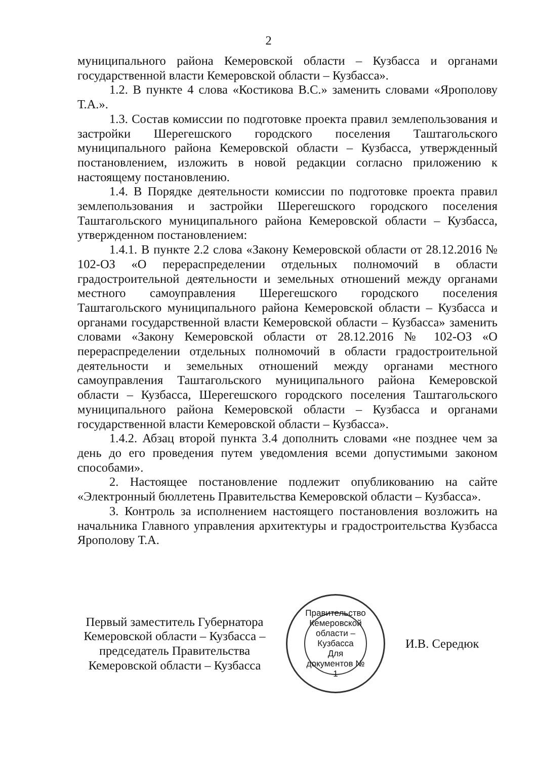2
муниципального района Кемеровской области – Кузбасса и органами государственной власти Кемеровской области – Кузбасса».
1.2. В пункте 4 слова «Костикова В.С.» заменить словами «Ярополову Т.А.».
1.3. Состав комиссии по подготовке проекта правил землепользования и застройки Шерегешского городского поселения Таштагольского муниципального района Кемеровской области – Кузбасса, утвержденный постановлением, изложить в новой редакции согласно приложению к настоящему постановлению.
1.4. В Порядке деятельности комиссии по подготовке проекта правил землепользования и застройки Шерегешского городского поселения Таштагольского муниципального района Кемеровской области – Кузбасса, утвержденном постановлением:
1.4.1. В пункте 2.2 слова «Закону Кемеровской области от 28.12.2016 № 102-ОЗ «О перераспределении отдельных полномочий в области градостроительной деятельности и земельных отношений между органами местного самоуправления Шерегешского городского поселения Таштагольского муниципального района Кемеровской области – Кузбасса и органами государственной власти Кемеровской области – Кузбасса» заменить словами «Закону Кемеровской области от 28.12.2016 № 102-ОЗ «О перераспределении отдельных полномочий в области градостроительной деятельности и земельных отношений между органами местного самоуправления Таштагольского муниципального района Кемеровской области – Кузбасса, Шерегешского городского поселения Таштагольского муниципального района Кемеровской области – Кузбасса и органами государственной власти Кемеровской области – Кузбасса».
1.4.2. Абзац второй пункта 3.4 дополнить словами «не позднее чем за день до его проведения путем уведомления всеми допустимыми законом способами».
2. Настоящее постановление подлежит опубликованию на сайте «Электронный бюллетень Правительства Кемеровской области – Кузбасса».
3. Контроль за исполнением настоящего постановления возложить на начальника Главного управления архитектуры и градостроительства Кузбасса Ярополову Т.А.
Первый заместитель Губернатора Кемеровской области – Кузбасса – председатель Правительства Кемеровской области – Кузбасса
Правительство Кемеровской области – Кузбасса
Для документов № 1
И.В. Середюк